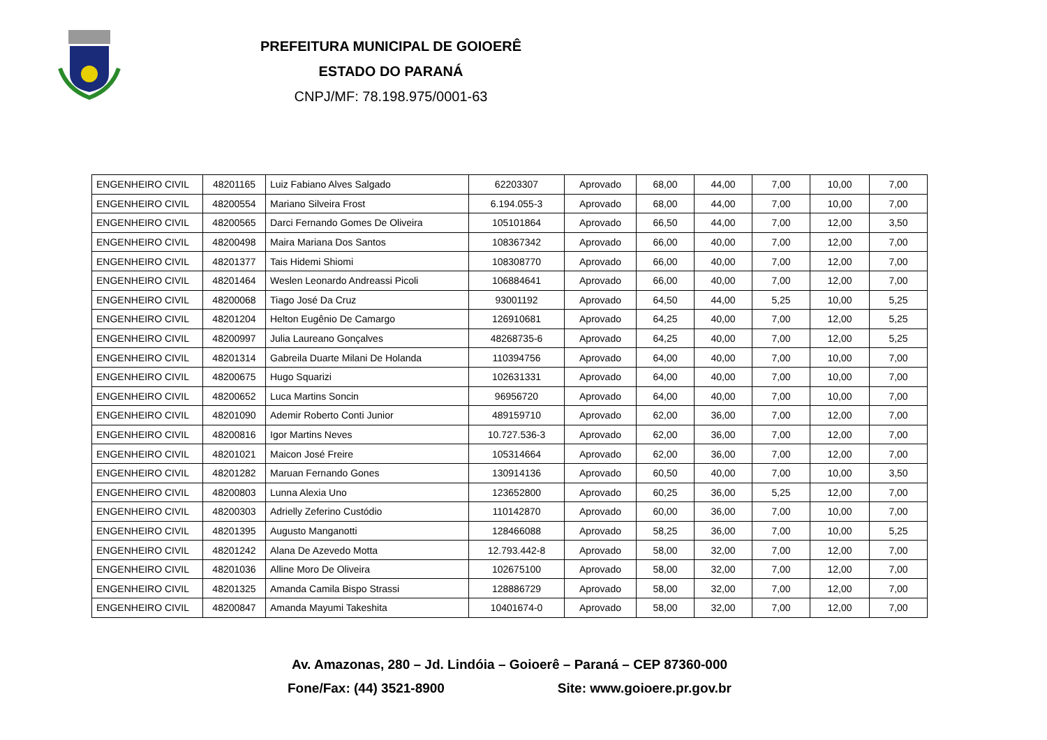PREFEITURA MUNICIPAL DE GOIOERÊ
ESTADO DO PARANÁ
CNPJ/MF: 78.198.975/0001-63
| ENGENHEIRO CIVIL | 48201165 | Luiz Fabiano Alves Salgado | 62203307 | Aprovado | 68,00 | 44,00 | 7,00 | 10,00 | 7,00 |
| ENGENHEIRO CIVIL | 48200554 | Mariano Silveira Frost | 6.194.055-3 | Aprovado | 68,00 | 44,00 | 7,00 | 10,00 | 7,00 |
| ENGENHEIRO CIVIL | 48200565 | Darci Fernando Gomes De Oliveira | 105101864 | Aprovado | 66,50 | 44,00 | 7,00 | 12,00 | 3,50 |
| ENGENHEIRO CIVIL | 48200498 | Maira Mariana Dos Santos | 108367342 | Aprovado | 66,00 | 40,00 | 7,00 | 12,00 | 7,00 |
| ENGENHEIRO CIVIL | 48201377 | Tais Hidemi Shiomi | 108308770 | Aprovado | 66,00 | 40,00 | 7,00 | 12,00 | 7,00 |
| ENGENHEIRO CIVIL | 48201464 | Weslen Leonardo Andreassi Picoli | 106884641 | Aprovado | 66,00 | 40,00 | 7,00 | 12,00 | 7,00 |
| ENGENHEIRO CIVIL | 48200068 | Tiago José Da Cruz | 93001192 | Aprovado | 64,50 | 44,00 | 5,25 | 10,00 | 5,25 |
| ENGENHEIRO CIVIL | 48201204 | Helton Eugênio De Camargo | 126910681 | Aprovado | 64,25 | 40,00 | 7,00 | 12,00 | 5,25 |
| ENGENHEIRO CIVIL | 48200997 | Julia Laureano Gonçalves | 48268735-6 | Aprovado | 64,25 | 40,00 | 7,00 | 12,00 | 5,25 |
| ENGENHEIRO CIVIL | 48201314 | Gabreila Duarte Milani De Holanda | 110394756 | Aprovado | 64,00 | 40,00 | 7,00 | 10,00 | 7,00 |
| ENGENHEIRO CIVIL | 48200675 | Hugo Squarizi | 102631331 | Aprovado | 64,00 | 40,00 | 7,00 | 10,00 | 7,00 |
| ENGENHEIRO CIVIL | 48200652 | Luca Martins Soncin | 96956720 | Aprovado | 64,00 | 40,00 | 7,00 | 10,00 | 7,00 |
| ENGENHEIRO CIVIL | 48201090 | Ademir Roberto Conti Junior | 489159710 | Aprovado | 62,00 | 36,00 | 7,00 | 12,00 | 7,00 |
| ENGENHEIRO CIVIL | 48200816 | Igor Martins Neves | 10.727.536-3 | Aprovado | 62,00 | 36,00 | 7,00 | 12,00 | 7,00 |
| ENGENHEIRO CIVIL | 48201021 | Maicon José Freire | 105314664 | Aprovado | 62,00 | 36,00 | 7,00 | 12,00 | 7,00 |
| ENGENHEIRO CIVIL | 48201282 | Maruan Fernando Gones | 130914136 | Aprovado | 60,50 | 40,00 | 7,00 | 10,00 | 3,50 |
| ENGENHEIRO CIVIL | 48200803 | Lunna Alexia Uno | 123652800 | Aprovado | 60,25 | 36,00 | 5,25 | 12,00 | 7,00 |
| ENGENHEIRO CIVIL | 48200303 | Adrielly Zeferino Custódio | 110142870 | Aprovado | 60,00 | 36,00 | 7,00 | 10,00 | 7,00 |
| ENGENHEIRO CIVIL | 48201395 | Augusto Manganotti | 128466088 | Aprovado | 58,25 | 36,00 | 7,00 | 10,00 | 5,25 |
| ENGENHEIRO CIVIL | 48201242 | Alana De Azevedo Motta | 12.793.442-8 | Aprovado | 58,00 | 32,00 | 7,00 | 12,00 | 7,00 |
| ENGENHEIRO CIVIL | 48201036 | Alline Moro De Oliveira | 102675100 | Aprovado | 58,00 | 32,00 | 7,00 | 12,00 | 7,00 |
| ENGENHEIRO CIVIL | 48201325 | Amanda Camila Bispo Strassi | 128886729 | Aprovado | 58,00 | 32,00 | 7,00 | 12,00 | 7,00 |
| ENGENHEIRO CIVIL | 48200847 | Amanda Mayumi Takeshita | 10401674-0 | Aprovado | 58,00 | 32,00 | 7,00 | 12,00 | 7,00 |
Av. Amazonas, 280 – Jd. Lindóia – Goioerê – Paraná – CEP 87360-000
Fone/Fax: (44) 3521-8900 Site: www.goioere.pr.gov.br